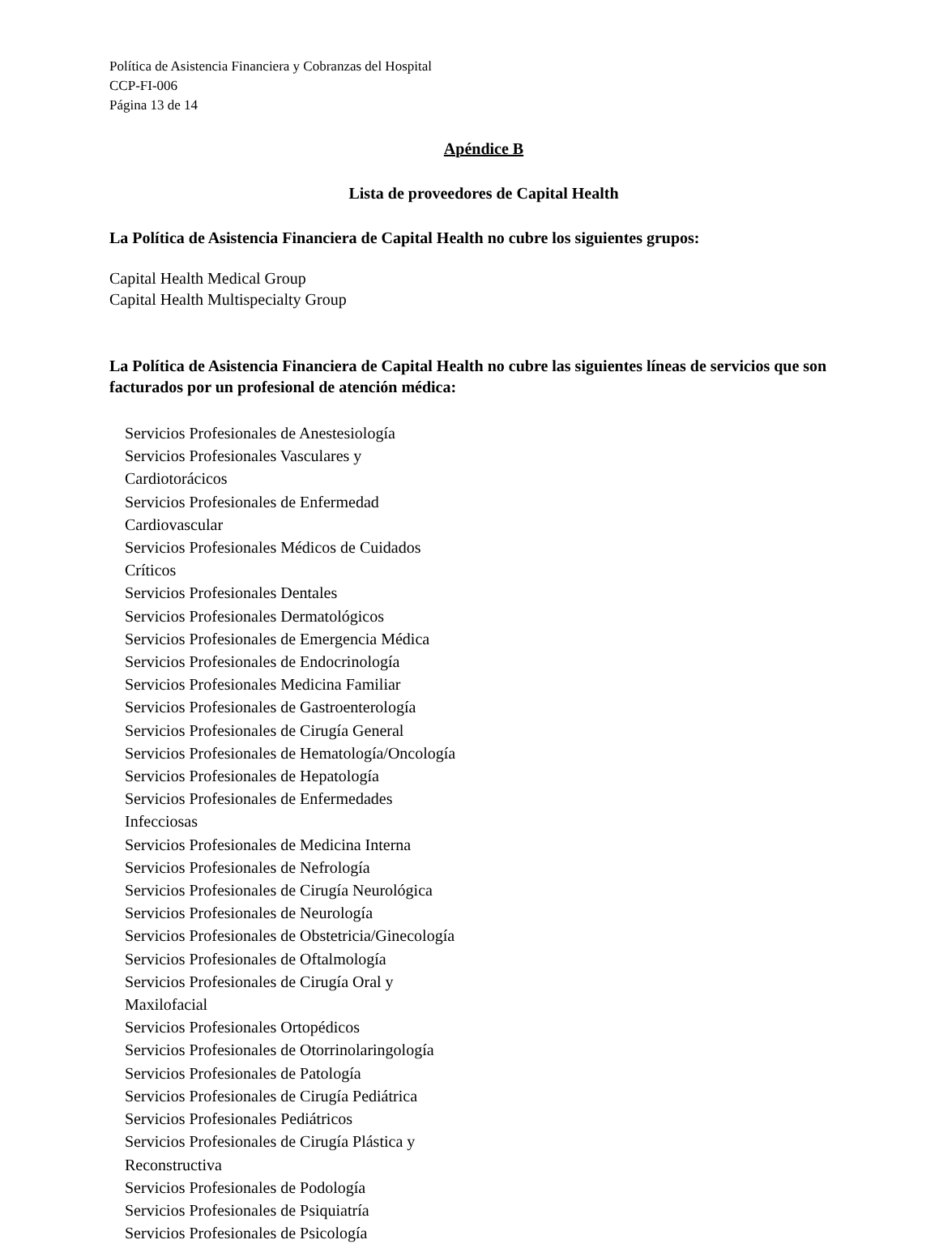Política de Asistencia Financiera y Cobranzas del Hospital
CCP-FI-006
Página 13 de 14
Apéndice B
Lista de proveedores de Capital Health
La Política de Asistencia Financiera de Capital Health no cubre los siguientes grupos:
Capital Health Medical Group
Capital Health Multispecialty Group
La Política de Asistencia Financiera de Capital Health no cubre las siguientes líneas de servicios que son facturados por un profesional de atención médica:
Servicios Profesionales de Anestesiología
Servicios Profesionales Vasculares y Cardiotorácicos
Servicios Profesionales de Enfermedad Cardiovascular
Servicios Profesionales Médicos de Cuidados Críticos
Servicios Profesionales Dentales
Servicios Profesionales Dermatológicos
Servicios Profesionales de Emergencia Médica
Servicios Profesionales de Endocrinología
Servicios Profesionales Medicina Familiar
Servicios Profesionales de Gastroenterología
Servicios Profesionales de Cirugía General
Servicios Profesionales de Hematología/Oncología
Servicios Profesionales de Hepatología
Servicios Profesionales de Enfermedades Infecciosas
Servicios Profesionales de Medicina Interna
Servicios Profesionales de Nefrología
Servicios Profesionales de Cirugía Neurológica
Servicios Profesionales de Neurología
Servicios Profesionales de Obstetricia/Ginecología
Servicios Profesionales de Oftalmología
Servicios Profesionales de Cirugía Oral y Maxilofacial
Servicios Profesionales Ortopédicos
Servicios Profesionales de Otorrinolaringología
Servicios Profesionales de Patología
Servicios Profesionales de Cirugía Pediátrica
Servicios Profesionales Pediátricos
Servicios Profesionales de Cirugía Plástica y Reconstructiva
Servicios Profesionales de Podología
Servicios Profesionales de Psiquiatría
Servicios Profesionales de Psicología